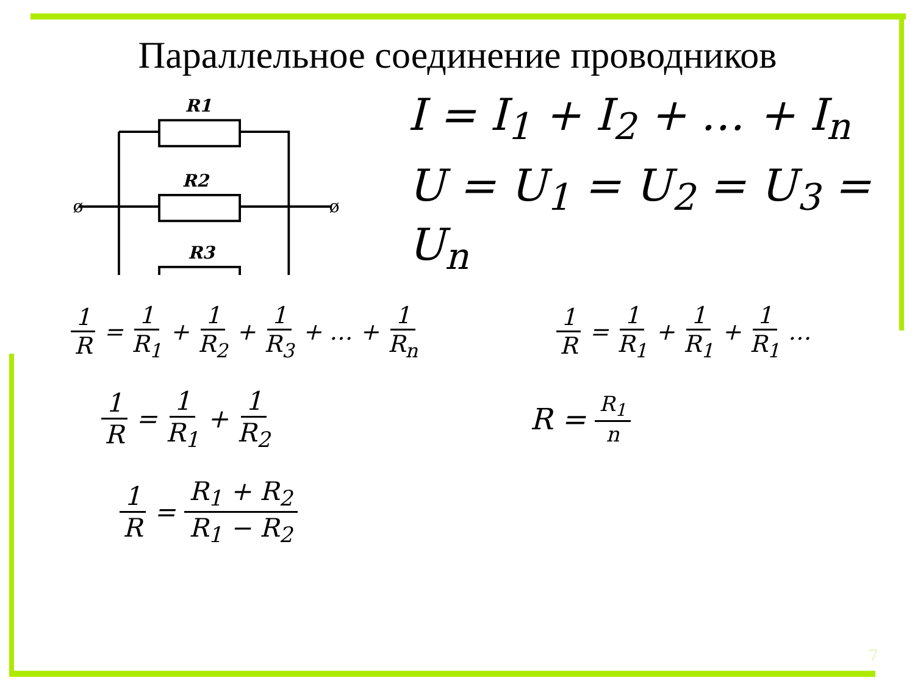Параллельное соединение проводников
R1
R2
R3
ø
ø
I = I<sub>1</sub> + I<sub>2</sub> + … + I<sub>n</sub>
U = U<sub>1</sub> = U<sub>2</sub> = U<sub>3</sub> = U<sub>n</sub>
1 R = 1 R<sub>1</sub> + 1 R<sub>2</sub> + 1 R<sub>3</sub> + … + 1 R<sub>n</sub>
1 R = 1 R<sub>1</sub> + 1 R<sub>1</sub> + 1 R<sub>1</sub> …
1 R = 1 R<sub>1</sub> + 1 R<sub>2</sub> R = R<sub>1</sub> n
1 R = R<sub>1</sub> + R<sub>2</sub> R<sub>1</sub> − R<sub>2</sub>
7